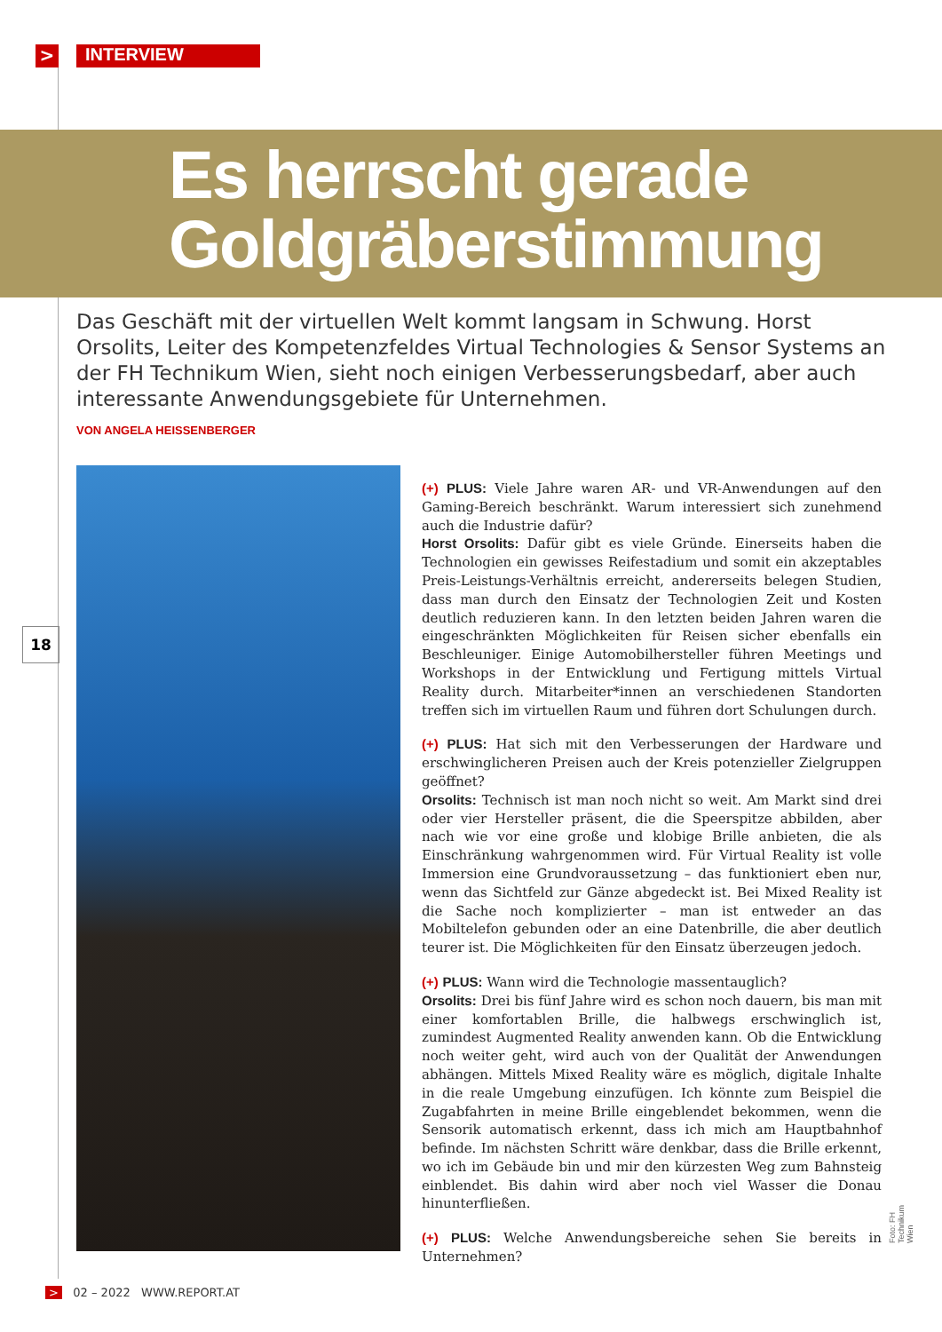> INTERVIEW
Es herrscht gerade
Goldgräberstimmung
Das Geschäft mit der virtuellen Welt kommt langsam in Schwung. Horst Orsolits, Leiter des Kompetenzfeldes Virtual Technologies & Sensor Systems an der FH Technikum Wien, sieht noch einigen Verbesserungsbedarf, aber auch interessante Anwendungsgebiete für Unternehmen.
VON ANGELA HEISSENBERGER
18
(+) PLUS: Viele Jahre waren AR- und VR-Anwendungen auf den Gaming-Bereich beschränkt. Warum interessiert sich zunehmend auch die Industrie dafür?
Horst Orsolits: Dafür gibt es viele Gründe. Einerseits haben die Technologien ein gewisses Reifestadium und somit ein akzeptables Preis-Leistungs-Verhältnis erreicht, andererseits belegen Studien, dass man durch den Einsatz der Technologien Zeit und Kosten deutlich reduzieren kann. In den letzten beiden Jahren waren die eingeschränkten Möglichkeiten für Reisen sicher ebenfalls ein Beschleuniger. Einige Automobilhersteller führen Meetings und Workshops in der Entwicklung und Fertigung mittels Virtual Reality durch. Mitarbeiter*innen an verschiedenen Standorten treffen sich im virtuellen Raum und führen dort Schulungen durch.
(+) PLUS: Hat sich mit den Verbesserungen der Hardware und erschwinglicheren Preisen auch der Kreis potenzieller Zielgruppen geöffnet?
Orsolits: Technisch ist man noch nicht so weit. Am Markt sind drei oder vier Hersteller präsent, die die Speerspitze abbilden, aber nach wie vor eine große und klobige Brille anbieten, die als Einschränkung wahrgenommen wird. Für Virtual Reality ist volle Immersion eine Grundvoraussetzung – das funktioniert eben nur, wenn das Sichtfeld zur Gänze abgedeckt ist. Bei Mixed Reality ist die Sache noch komplizierter – man ist entweder an das Mobiltelefon gebunden oder an eine Datenbrille, die aber deutlich teurer ist. Die Möglichkeiten für den Einsatz überzeugen jedoch.
(+) PLUS: Wann wird die Technologie massentauglich?
Orsolits: Drei bis fünf Jahre wird es schon noch dauern, bis man mit einer komfortablen Brille, die halbwegs erschwinglich ist, zumindest Augmented Reality anwenden kann. Ob die Entwicklung noch weiter geht, wird auch von der Qualität der Anwendungen abhängen. Mittels Mixed Reality wäre es möglich, digitale Inhalte in die reale Umgebung einzufügen. Ich könnte zum Beispiel die Zugabfahrten in meine Brille eingeblendet bekommen, wenn die Sensorik automatisch erkennt, dass ich mich am Hauptbahnhof befinde. Im nächsten Schritt wäre denkbar, dass die Brille erkennt, wo ich im Gebäude bin und mir den kürzesten Weg zum Bahnsteig einblendet. Bis dahin wird aber noch viel Wasser die Donau hinunterfließen.
(+) PLUS: Welche Anwendungsbereiche sehen Sie bereits in Unternehmen?
Foto: FH Technikum Wien
> 02 – 2022 WWW.REPORT.AT